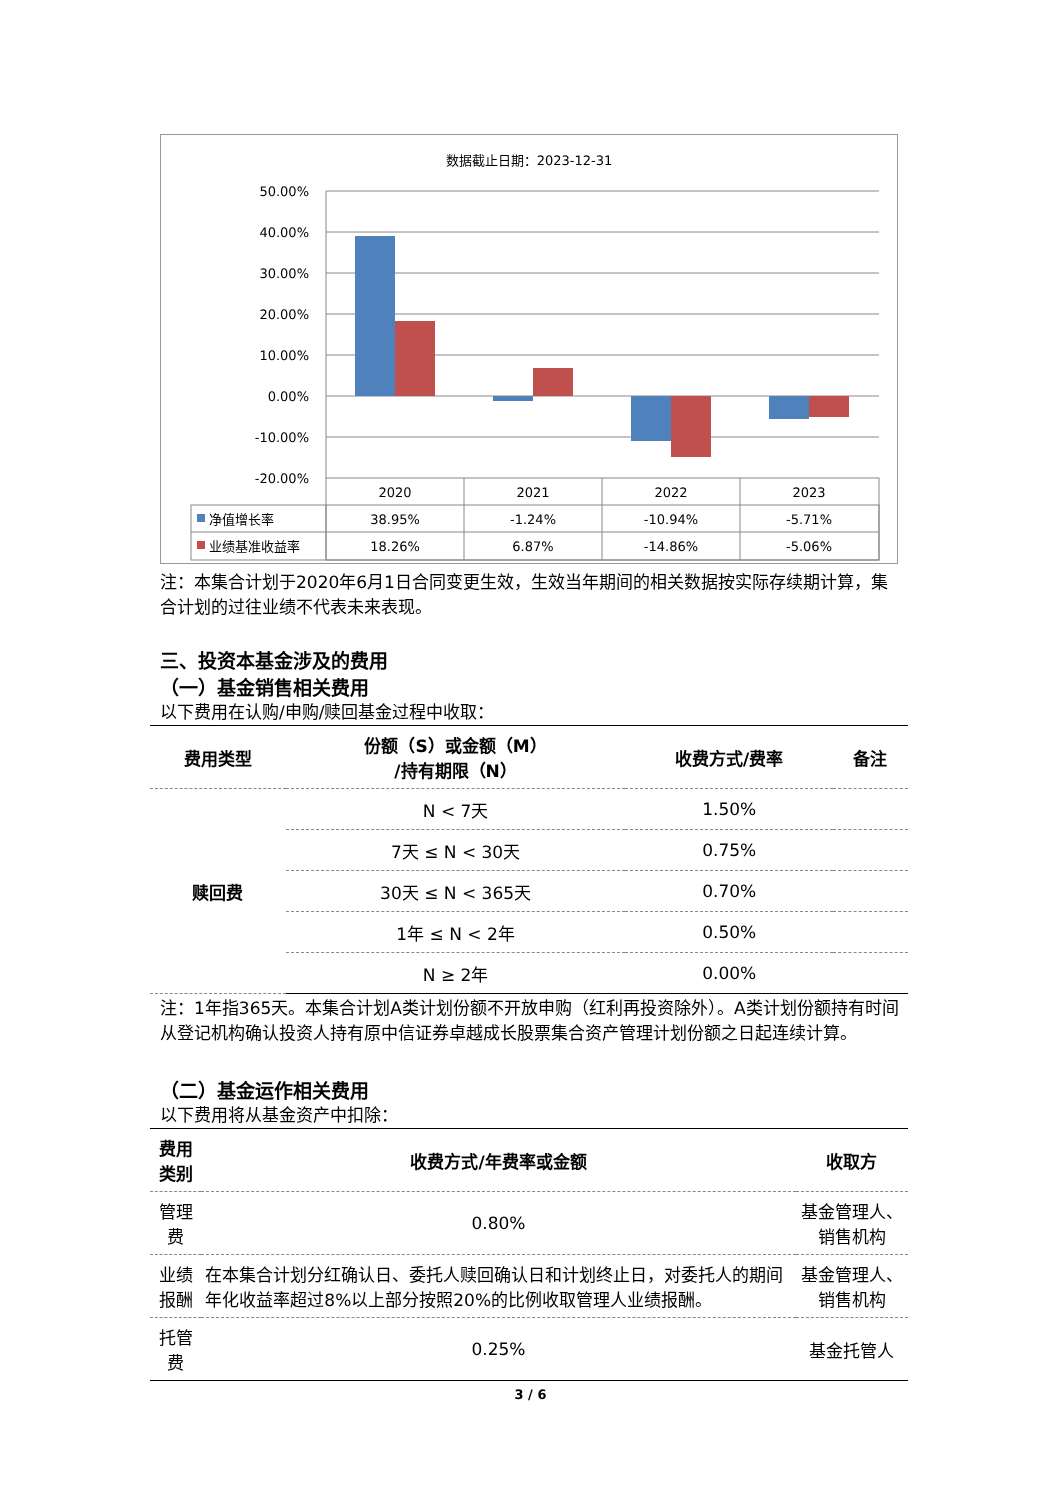数据截止日期：2023-12-31
50.00%
40.00%
30.00%
20.00%
10.00%
0.00%
-10.00%
-20.00%
2020
2021
2022
2023
38.95%
-1.24%
-10.94%
-5.71%
18.26%
6.87%
-14.86%
-5.06%
净值增长率
业绩基准收益率
注：本集合计划于2020年6月1日合同变更生效，生效当年期间的相关数据按实际存续期计算，集合计划的过往业绩不代表未来表现。
三、投资本基金涉及的费用
（一）基金销售相关费用
以下费用在认购/申购/赎回基金过程中收取：
| 费用类型 | 份额（S）或金额（M） /持有期限（N） | 收费方式/费率 | 备注 |
| --- | --- | --- | --- |
| 赎回费 | N < 7天 | 1.50% | |
| | 7天 ≤ N < 30天 | 0.75% | |
| | 30天 ≤ N < 365天 | 0.70% | |
| | 1年 ≤ N < 2年 | 0.50% | |
| | N ≥ 2年 | 0.00% | |
注：1年指365天。本集合计划A类计划份额不开放申购（红利再投资除外）。A类计划份额持有时间从登记机构确认投资人持有原中信证券卓越成长股票集合资产管理计划份额之日起连续计算。
（二）基金运作相关费用
以下费用将从基金资产中扣除：
| 费用类别 | 收费方式/年费率或金额 | 收取方 |
| --- | --- | --- |
| 管理费 | 0.80% | 基金管理人、销售机构 |
| 业绩报酬 | 在本集合计划分红确认日、委托人赎回确认日和计划终止日，对委托人的期间年化收益率超过8%以上部分按照20%的比例收取管理人业绩报酬。 | 基金管理人、销售机构 |
| 托管费 | 0.25% | 基金托管人 |
3 / 6